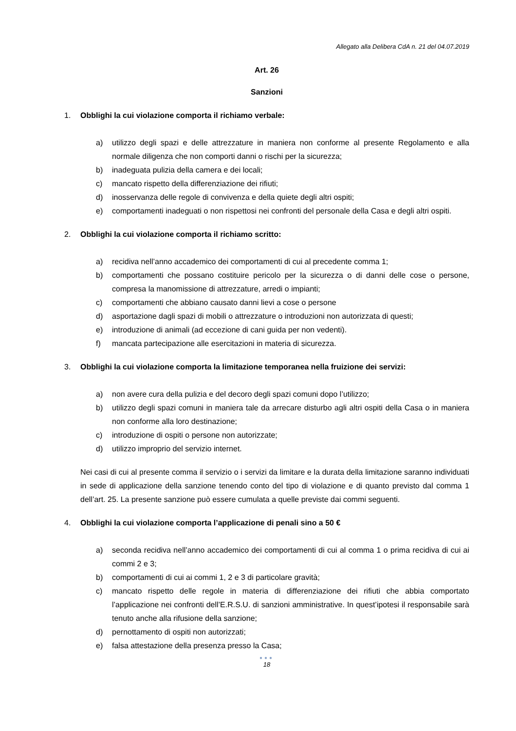Allegato alla Delibera CdA n. 21 del 04.07.2019
Art. 26
Sanzioni
1. Obblighi la cui violazione comporta il richiamo verbale:
a) utilizzo degli spazi e delle attrezzature in maniera non conforme al presente Regolamento e alla normale diligenza che non comporti danni o rischi per la sicurezza;
b) inadeguata pulizia della camera e dei locali;
c) mancato rispetto della differenziazione dei rifiuti;
d) inosservanza delle regole di convivenza e della quiete degli altri ospiti;
e) comportamenti inadeguati o non rispettosi nei confronti del personale della Casa e degli altri ospiti.
2. Obblighi la cui violazione comporta il richiamo scritto:
a) recidiva nell’anno accademico dei comportamenti di cui al precedente comma 1;
b) comportamenti che possano costituire pericolo per la sicurezza o di danni delle cose o persone, compresa la manomissione di attrezzature, arredi o impianti;
c) comportamenti che abbiano causato danni lievi a cose o persone
d) asportazione dagli spazi di mobili o attrezzature o introduzioni non autorizzata di questi;
e) introduzione di animali (ad eccezione di cani guida per non vedenti).
f) mancata partecipazione alle esercitazioni in materia di sicurezza.
3. Obblighi la cui violazione comporta la limitazione temporanea nella fruizione dei servizi:
a) non avere cura della pulizia e del decoro degli spazi comuni dopo l’utilizzo;
b) utilizzo degli spazi comuni in maniera tale da arrecare disturbo agli altri ospiti della Casa o in maniera non conforme alla loro destinazione;
c) introduzione di ospiti o persone non autorizzate;
d) utilizzo improprio del servizio internet.
Nei casi di cui al presente comma il servizio o i servizi da limitare e la durata della limitazione saranno individuati in sede di applicazione della sanzione tenendo conto del tipo di violazione e di quanto previsto dal comma 1 dell’art. 25. La presente sanzione può essere cumulata a quelle previste dai commi seguenti.
4. Obblighi la cui violazione comporta l’applicazione di penali sino a 50 €
a) seconda recidiva nell’anno accademico dei comportamenti di cui al comma 1 o prima recidiva di cui ai commi 2 e 3;
b) comportamenti di cui ai commi 1, 2 e 3 di particolare gravità;
c) mancato rispetto delle regole in materia di differenziazione dei rifiuti che abbia comportato l’applicazione nei confronti dell’E.R.S.U. di sanzioni amministrative. In quest’ipotesi il responsabile sarà tenuto anche alla rifusione della sanzione;
d) pernottamento di ospiti non autorizzati;
e) falsa attestazione della presenza presso la Casa;
●●●
18